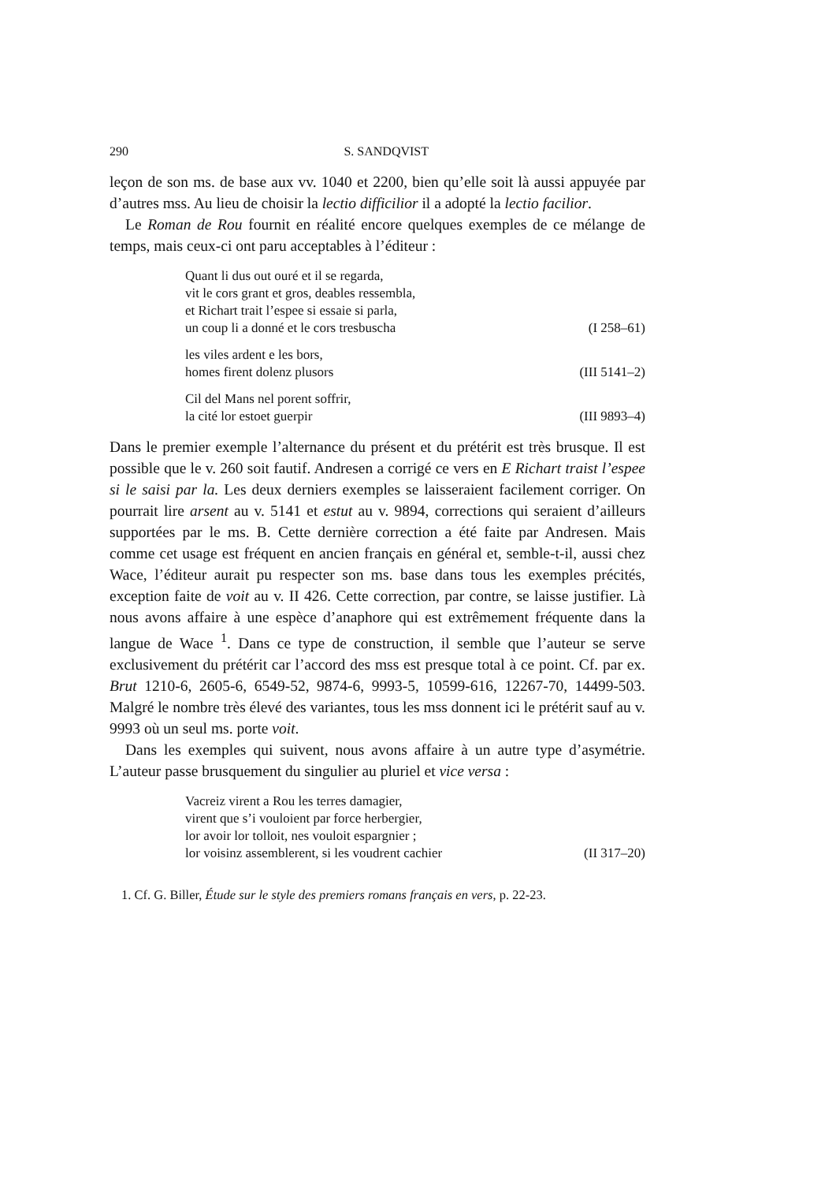290 S. SANDQVIST
leçon de son ms. de base aux vv. 1040 et 2200, bien qu’elle soit là aussi appuyée par d’autres mss. Au lieu de choisir la lectio difficilior il a adopté la lectio facilior.
Le Roman de Rou fournit en réalité encore quelques exemples de ce mélange de temps, mais ceux-ci ont paru acceptables à l’éditeur :
Quant li dus out ouré et il se regarda,
vit le cors grant et gros, deables ressembla,
et Richart trait l’espee si essaie si parla,
un coup li a donné et le cors tresbuscha (I 258–61)
les viles ardent e les bors,
homes firent dolenz plusors (III 5141–2)
Cil del Mans nel porent soffrir,
la cité lor estoet guerpir (III 9893–4)
Dans le premier exemple l’alternance du présent et du prétérit est très brusque. Il est possible que le v. 260 soit fautif. Andresen a corrigé ce vers en E Richart traist l’espee si le saisi par la. Les deux derniers exemples se laisseraient facilement corriger. On pourrait lire arsent au v. 5141 et estut au v. 9894, corrections qui seraient d’ailleurs supportées par le ms. B. Cette dernière correction a été faite par Andresen. Mais comme cet usage est fréquent en ancien français en général et, semble-t-il, aussi chez Wace, l’éditeur aurait pu respecter son ms. base dans tous les exemples précités, exception faite de voit au v. II 426. Cette correction, par contre, se laisse justifier. Là nous avons affaire à une espèce d’anaphore qui est extrêmement fréquente dans la langue de Wace <sup>1</sup>. Dans ce type de construction, il semble que l’auteur se serve exclusivement du prétérit car l’accord des mss est presque total à ce point. Cf. par ex. Brut 1210-6, 2605-6, 6549-52, 9874-6, 9993-5, 10599-616, 12267-70, 14499-503. Malgré le nombre très élevé des variantes, tous les mss donnent ici le prétérit sauf au v. 9993 où un seul ms. porte voit.
Dans les exemples qui suivent, nous avons affaire à un autre type d’asymétrie. L’auteur passe brusquement du singulier au pluriel et vice versa :
Vacreiz virent a Rou les terres damagier,
virent que s’i vouloient par force herbergier,
lor avoir lor tolloit, nes vouloit espargnier ;
lor voisinz assemblerent, si les voudrent cachier (II 317–20)
1. Cf. G. Biller, Étude sur le style des premiers romans français en vers, p. 22-23.